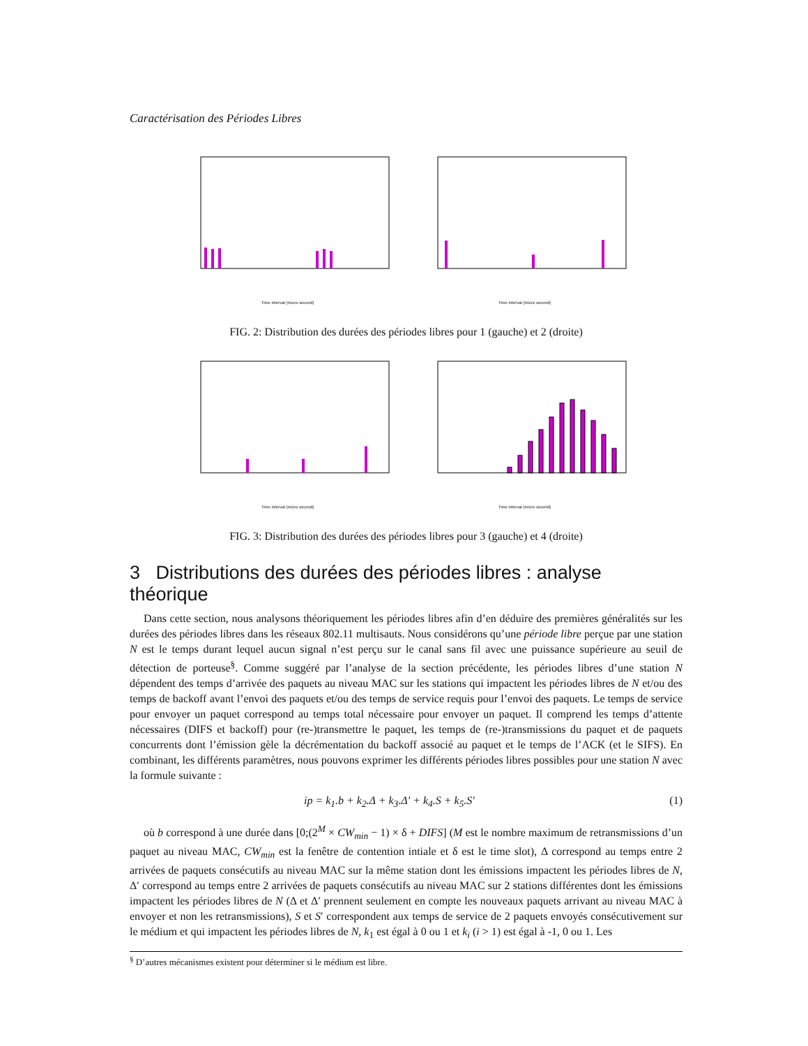Caractérisation des Périodes Libres
Time interval (micro second) Time interval (micro second)
FIG. 2: Distribution des durées des périodes libres pour 1 (gauche) et 2 (droite)
Time interval (micro second) Time interval (micro second)
FIG. 3: Distribution des durées des périodes libres pour 3 (gauche) et 4 (droite)
3 Distributions des durées des périodes libres : analyse théorique
Dans cette section, nous analysons théoriquement les périodes libres afin d’en déduire des premières généralités sur les durées des périodes libres dans les réseaux 802.11 multisauts. Nous considérons qu’une période libre perçue par une station N est le temps durant lequel aucun signal n’est perçu sur le canal sans fil avec une puissance supérieure au seuil de détection de porteuse<sup>§</sup>. Comme suggéré par l’analyse de la section précédente, les périodes libres d’une station N dépendent des temps d’arrivée des paquets au niveau MAC sur les stations qui impactent les périodes libres de N et/ou des temps de backoff avant l’envoi des paquets et/ou des temps de service requis pour l’envoi des paquets. Le temps de service pour envoyer un paquet correspond au temps total nécessaire pour envoyer un paquet. Il comprend les temps d’attente nécessaires (DIFS et backoff) pour (re-)transmettre le paquet, les temps de (re-)transmissions du paquet et de paquets concurrents dont l’émission gèle la décrémentation du backoff associé au paquet et le temps de l’ACK (et le SIFS). En combinant, les différents paramètres, nous pouvons exprimer les différents périodes libres possibles pour une station N avec la formule suivante :
ip = k<sub>1</sub>.b + k<sub>2</sub>.Δ + k<sub>3</sub>.Δ′ + k<sub>4</sub>.S + k<sub>5</sub>.S′ (1)
où b correspond à une durée dans [0;(2<sup>M</sup> × CW<sub>min</sub> − 1) × δ + DIFS] (M est le nombre maximum de retransmissions d’un paquet au niveau MAC, CW<sub>min</sub> est la fenêtre de contention intiale et δ est le time slot), Δ correspond au temps entre 2 arrivées de paquets consécutifs au niveau MAC sur la même station dont les émissions impactent les périodes libres de N, Δ′ correspond au temps entre 2 arrivées de paquets consécutifs au niveau MAC sur 2 stations différentes dont les émissions impactent les périodes libres de N (Δ et Δ′ prennent seulement en compte les nouveaux paquets arrivant au niveau MAC à envoyer et non les retransmissions), S et S′ correspondent aux temps de service de 2 paquets envoyés consécutivement sur le médium et qui impactent les périodes libres de N, k<sub>1</sub> est égal à 0 ou 1 et k<sub>i</sub> (i > 1) est égal à -1, 0 ou 1. Les
<sup>§</sup> D’autres mécanismes existent pour déterminer si le médium est libre.